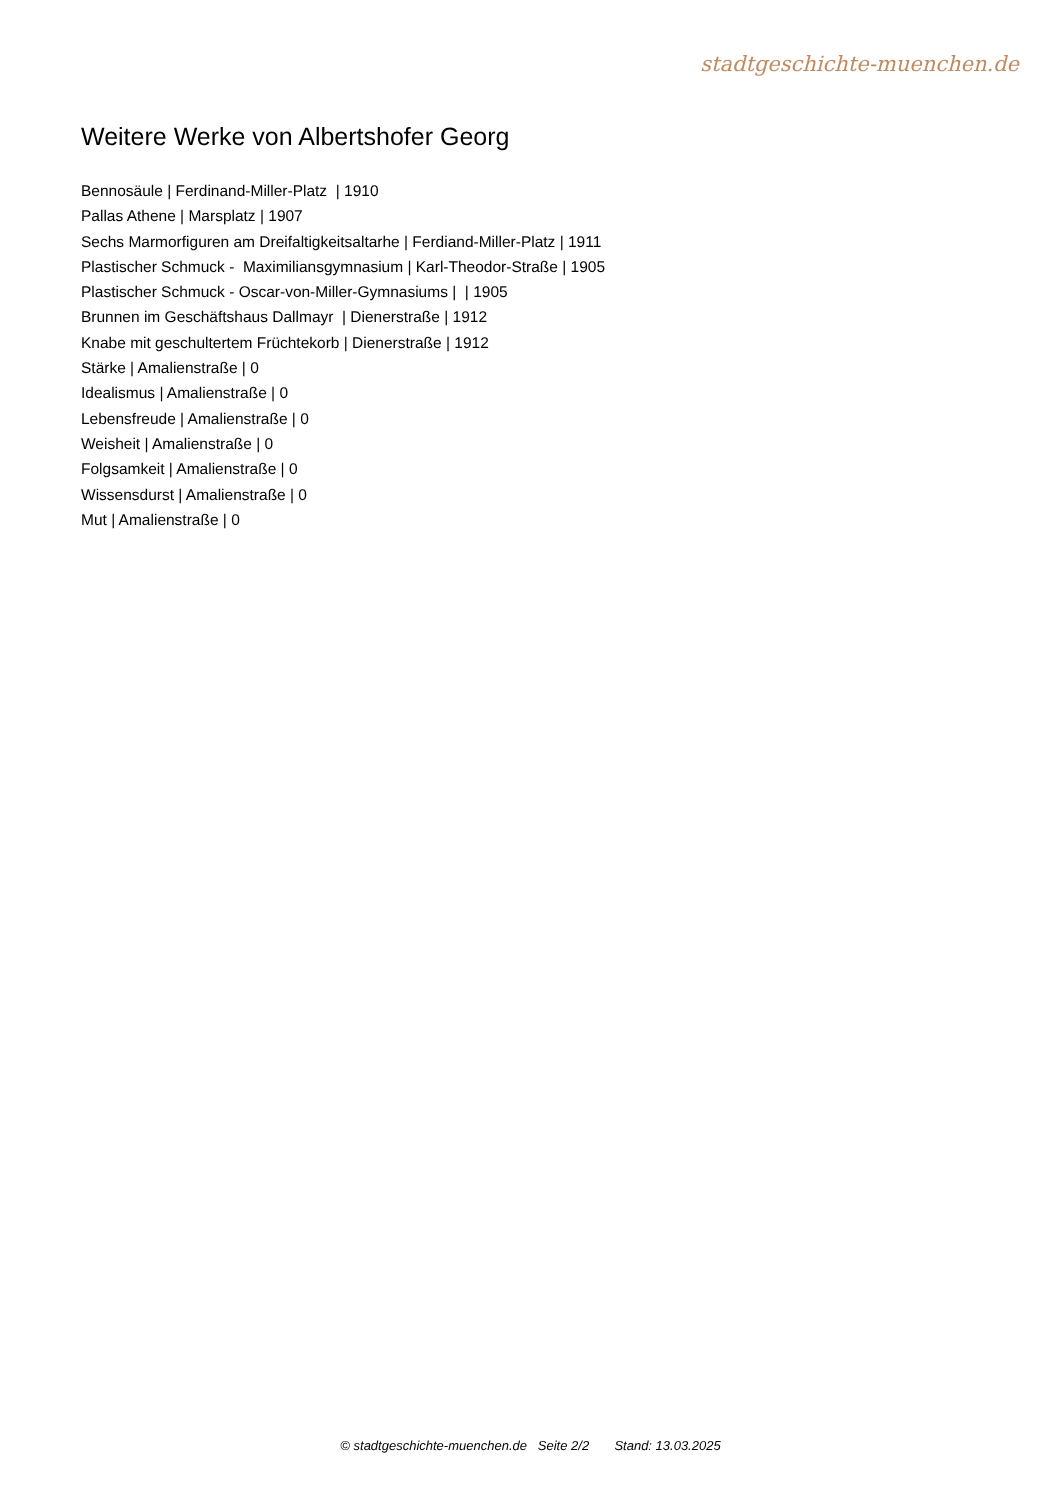stadtgeschichte-muenchen.de
Weitere Werke von Albertshofer Georg
Bennosäule | Ferdinand-Miller-Platz | 1910
Pallas Athene | Marsplatz | 1907
Sechs Marmorfiguren am Dreifaltigkeitsaltarhe | Ferdiand-Miller-Platz | 1911
Plastischer Schmuck - Maximiliansgymnasium | Karl-Theodor-Straße | 1905
Plastischer Schmuck - Oscar-von-Miller-Gymnasiums | | 1905
Brunnen im Geschäftshaus Dallmayr | Dienerstraße | 1912
Knabe mit geschultertem Früchtekorb | Dienerstraße | 1912
Stärke | Amalienstraße | 0
Idealismus | Amalienstraße | 0
Lebensfreude | Amalienstraße | 0
Weisheit | Amalienstraße | 0
Folgsamkeit | Amalienstraße | 0
Wissensdurst | Amalienstraße | 0
Mut | Amalienstraße | 0
© stadtgeschichte-muenchen.de Seite 2/2 Stand: 13.03.2025